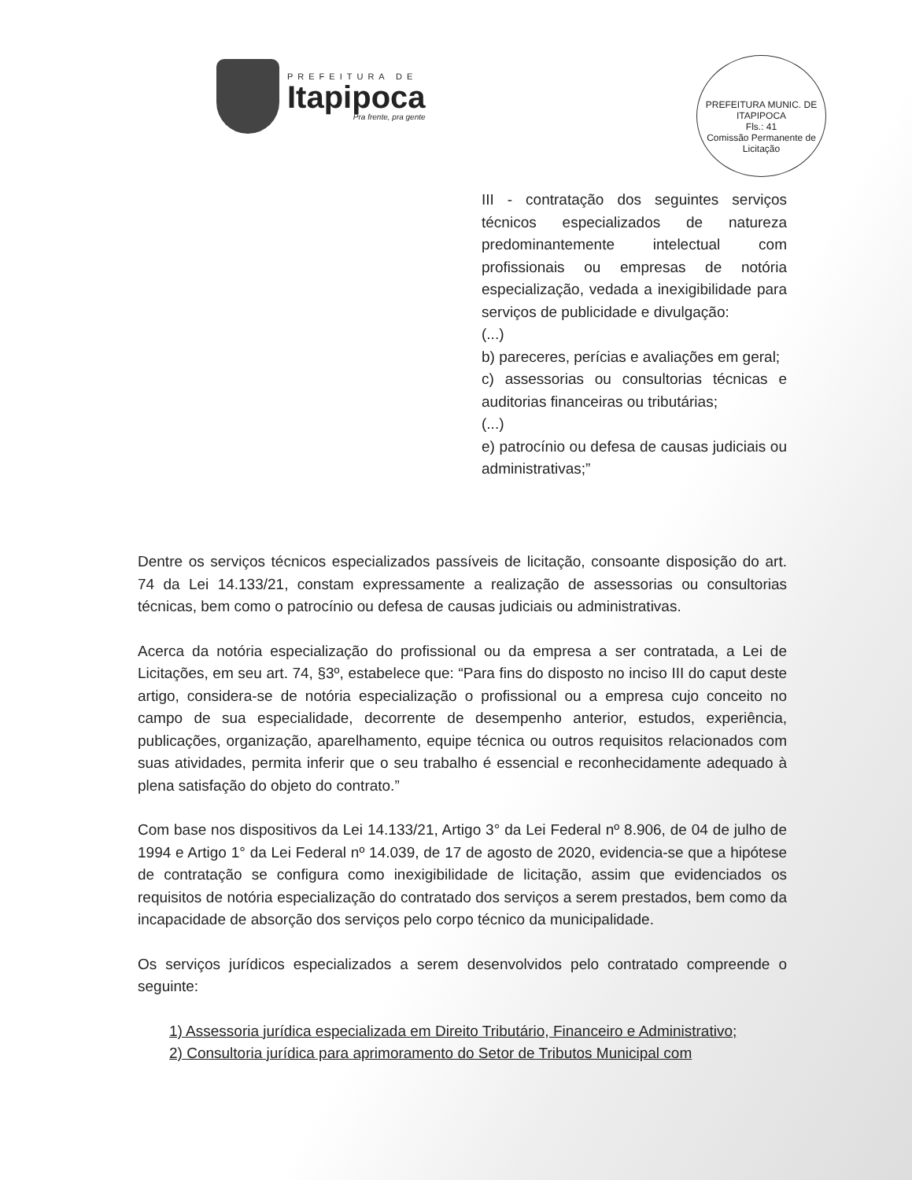PREFEITURA DE
Itapipoca
Pra frente, pra gente
PREFEITURA MUNIC. DE ITAPIPOCA
Fls.: 41
Comissão Permanente de Licitação
III - contratação dos seguintes serviços técnicos especializados de natureza predominantemente intelectual com profissionais ou empresas de notória especialização, vedada a inexigibilidade para serviços de publicidade e divulgação:
(...)
b) pareceres, perícias e avaliações em geral;
c) assessorias ou consultorias técnicas e auditorias financeiras ou tributárias;
(...)
e) patrocínio ou defesa de causas judiciais ou administrativas;”
Dentre os serviços técnicos especializados passíveis de licitação, consoante disposição do art. 74 da Lei 14.133/21, constam expressamente a realização de assessorias ou consultorias técnicas, bem como o patrocínio ou defesa de causas judiciais ou administrativas.
Acerca da notória especialização do profissional ou da empresa a ser contratada, a Lei de Licitações, em seu art. 74, §3º, estabelece que: “Para fins do disposto no inciso III do caput deste artigo, considera-se de notória especialização o profissional ou a empresa cujo conceito no campo de sua especialidade, decorrente de desempenho anterior, estudos, experiência, publicações, organização, aparelhamento, equipe técnica ou outros requisitos relacionados com suas atividades, permita inferir que o seu trabalho é essencial e reconhecidamente adequado à plena satisfação do objeto do contrato.”
Com base nos dispositivos da Lei 14.133/21, Artigo 3° da Lei Federal nº 8.906, de 04 de julho de 1994 e Artigo 1° da Lei Federal nº 14.039, de 17 de agosto de 2020, evidencia-se que a hipótese de contratação se configura como inexigibilidade de licitação, assim que evidenciados os requisitos de notória especialização do contratado dos serviços a serem prestados, bem como da incapacidade de absorção dos serviços pelo corpo técnico da municipalidade.
Os serviços jurídicos especializados a serem desenvolvidos pelo contratado compreende o seguinte:
1) Assessoria jurídica especializada em Direito Tributário, Financeiro e Administrativo;
2) Consultoria jurídica para aprimoramento do Setor de Tributos Municipal com